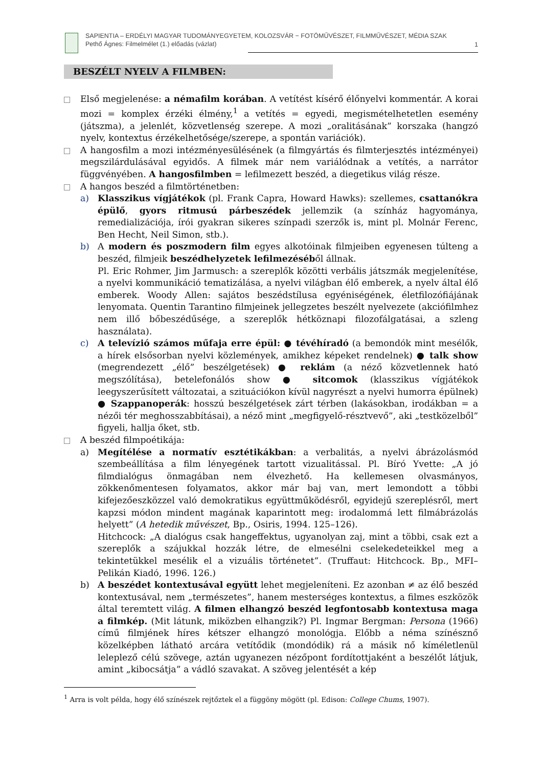SAPIENTIA – ERDÉLYI MAGYAR TUDOMÁNYEGYETEM, KOLOZSVÁR − FOTÓMŰVÉSZET, FILMMŰVÉSZET, MÉDIA SZAK
Pethő Ágnes: Filmelmélet (1.) előadás (vázlat)
1
BESZÉLT NYELV A FILMBEN:
Első megjelenése: a némafilm korában. A vetítést kísérő élőnyelvi kommentár. A korai mozi = komplex érzéki élmény,<sup>1</sup> a vetítés = egyedi, megismételhetetlen esemény (játszma), a jelenlét, közvetlenség szerepe. A mozi „oralitásának” korszaka (hangzó nyelv, kontextus érzékelhetősége/szerepe, a spontán variációk).
A hangosfilm a mozi intézményesülésének (a filmgyártás és filmterjesztés intézményei) megszilárdulásával egyidős. A filmek már nem variálódnak a vetítés, a narrátor függvényében. A hangosfilmben = lefilmezett beszéd, a diegetikus világ része.
A hangos beszéd a filmtörténetben:
a) Klasszikus vígjátékok (pl. Frank Capra, Howard Hawks): szellemes, csattanókra épülő, gyors ritmusú párbeszédek jellemzik (a színház hagyománya, remedializációja, írói gyakran sikeres színpadi szerzők is, mint pl. Molnár Ferenc, Ben Hecht, Neil Simon, stb.).
b) A modern és poszmodern film egyes alkotóinak filmjeiben egyenesen túlteng a beszéd, filmjeik beszédhelyzetek lefilmezéséből állnak.
Pl. Eric Rohmer, Jim Jarmusch: a szereplők közötti verbális játszmák megjelenítése, a nyelvi kommunikáció tematizálása, a nyelvi világban élő emberek, a nyelv által élő emberek. Woody Allen: sajátos beszédstílusa egyéniségének, életfilozófiájának lenyomata. Quentin Tarantino filmjeinek jellegzetes beszélt nyelvezete (akciófilmhez nem illő bőbeszédűsége, a szereplők hétköznapi filozofálgatásai, a szleng használata).
c) A televízió számos műfaja erre épül: ● tévéhíradó (a bemondók mint mesélők, a hírek elsősorban nyelvi közlemények, amikhez képeket rendelnek) ● talk show (megrendezett „élő” beszélgetések) ● reklám (a néző közvetlennek ható megszólítása), betelefonálós show ● sitcomok (klasszikus vígjátékok leegyszerűsített változatai, a szituációkon kívül nagyrészt a nyelvi humorra épülnek) ● Szappanoperák: hosszú beszélgetések zárt térben (lakásokban, irodákban = a nézői tér meghosszabbításai), a néző mint „megfigyelő-résztvevő”, aki „testközelből” figyeli, hallja őket, stb.
A beszéd filmpoétikája:
a) Megítélése a normatív esztétikákban: a verbalitás, a nyelvi ábrázolásmód szembeállítása a film lényegének tartott vizualitással. Pl. Bíró Yvette: „A jó filmdialógus önmagában nem élvezhető. Ha kellemesen olvasmányos, zökkenőmentesen folyamatos, akkor már baj van, mert lemondott a többi kifejezőeszközzel való demokratikus együttműködésről, egyidejű szereplésről, mert kapzsi módon mindent magának kaparintott meg: irodalommá lett filmábrázolás helyett” (A hetedik művészet, Bp., Osiris, 1994. 125–126).
Hitchcock: „A dialógus csak hangeffektus, ugyanolyan zaj, mint a többi, csak ezt a szereplők a szájukkal hozzák létre, de elmesélni cselekedeteikkel meg a tekintetükkel mesélik el a vizuális történetet”. (Truffaut: Hitchcock. Bp., MFI–Pelikán Kiadó, 1996. 126.)
b) A beszédet kontextusával együtt lehet megjeleníteni. Ez azonban ≠ az élő beszéd kontextusával, nem „természetes”, hanem mesterséges kontextus, a filmes eszközök által teremtett világ. A filmen elhangzó beszéd legfontosabb kontextusa maga a filmkép. (Mit látunk, miközben elhangzik?) Pl. Ingmar Bergman: Persona (1966) című filmjének híres kétszer elhangzó monológja. Előbb a néma színésznő közelképben látható arcára vetítődik (mondódik) rá a másik nő kíméletlenül leleplező célú szövege, aztán ugyanezen nézőpont fordítottjaként a beszélőt látjuk, amint „kibocsátja” a vádló szavakat. A szöveg jelentését a kép
<sup>1</sup> Arra is volt példa, hogy élő színészek rejtőztek el a függöny mögött (pl. Edison: College Chums, 1907).